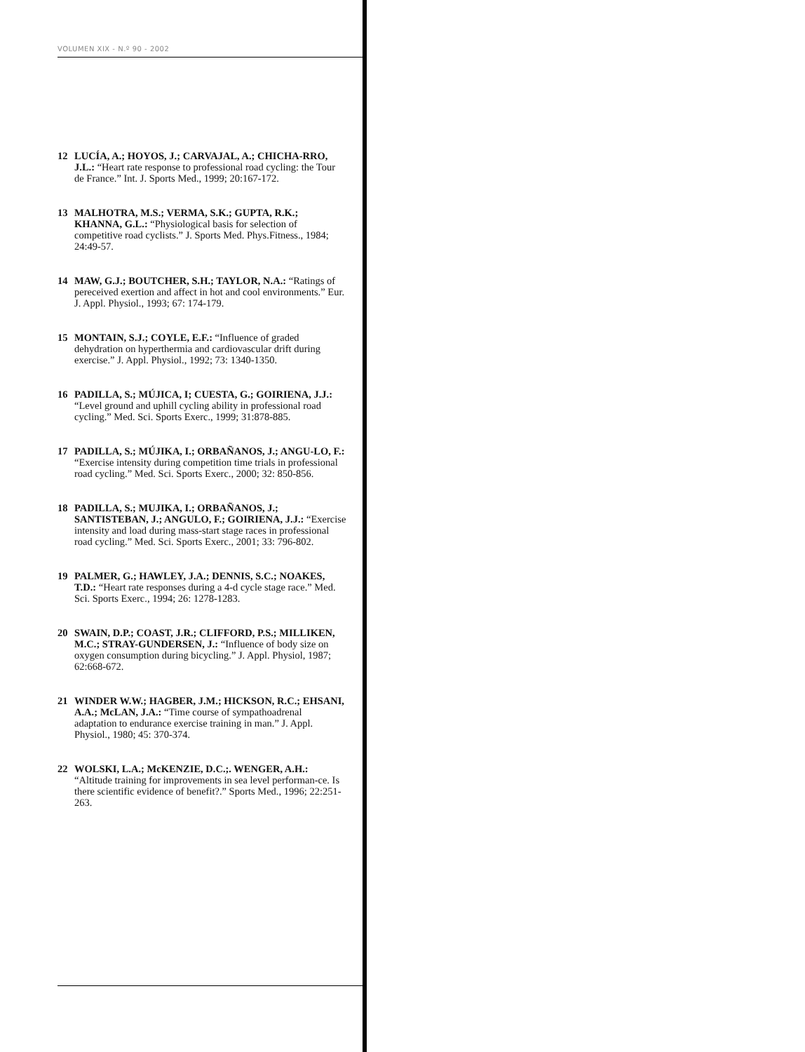VOLUMEN XIX - N.º 90 - 2002
12 LUCÍA, A.; HOYOS, J.; CARVAJAL, A.; CHICHA-RRO, J.L.: “Heart rate response to professional road cycling: the Tour de France.” Int. J. Sports Med., 1999; 20:167-172.
13 MALHOTRA, M.S.; VERMA, S.K.; GUPTA, R.K.; KHANNA, G.L.: “Physiological basis for selection of competitive road cyclists.” J. Sports Med. Phys.Fitness., 1984; 24:49-57.
14 MAW, G.J.; BOUTCHER, S.H.; TAYLOR, N.A.: “Ratings of pereceived exertion and affect in hot and cool environments.” Eur. J. Appl. Physiol., 1993; 67: 174-179.
15 MONTAIN, S.J.; COYLE, E.F.: “Influence of graded dehydration on hyperthermia and cardiovascular drift during exercise.” J. Appl. Physiol., 1992; 73: 1340-1350.
16 PADILLA, S.; MÚJICA, I; CUESTA, G.; GOIRIENA, J.J.: “Level ground and uphill cycling ability in professional road cycling.” Med. Sci. Sports Exerc., 1999; 31:878-885.
17 PADILLA, S.; MÚJIKA, I.; ORBAÑANOS, J.; ANGU-LO, F.: “Exercise intensity during competition time trials in professional road cycling.” Med. Sci. Sports Exerc., 2000; 32: 850-856.
18 PADILLA, S.; MUJIKA, I.; ORBAÑANOS, J.; SANTISTEBAN, J.; ANGULO, F.; GOIRIENA, J.J.: “Exercise intensity and load during mass-start stage races in professional road cycling.” Med. Sci. Sports Exerc., 2001; 33: 796-802.
19 PALMER, G.; HAWLEY, J.A.; DENNIS, S.C.; NOAKES, T.D.: “Heart rate responses during a 4-d cycle stage race.” Med. Sci. Sports Exerc., 1994; 26: 1278-1283.
20 SWAIN, D.P.; COAST, J.R.; CLIFFORD, P.S.; MILLIKEN, M.C.; STRAY-GUNDERSEN, J.: “Influence of body size on oxygen consumption during bicycling.” J. Appl. Physiol, 1987; 62:668-672.
21 WINDER W.W.; HAGBER, J.M.; HICKSON, R.C.; EHSANI, A.A.; McLAN, J.A.: “Time course of sympathoadrenal adaptation to endurance exercise training in man.” J. Appl. Physiol., 1980; 45: 370-374.
22 WOLSKI, L.A.; McKENZIE, D.C.;. WENGER, A.H.: “Altitude training for improvements in sea level performan-ce. Is there scientific evidence of benefit?.” Sports Med., 1996; 22:251-263.